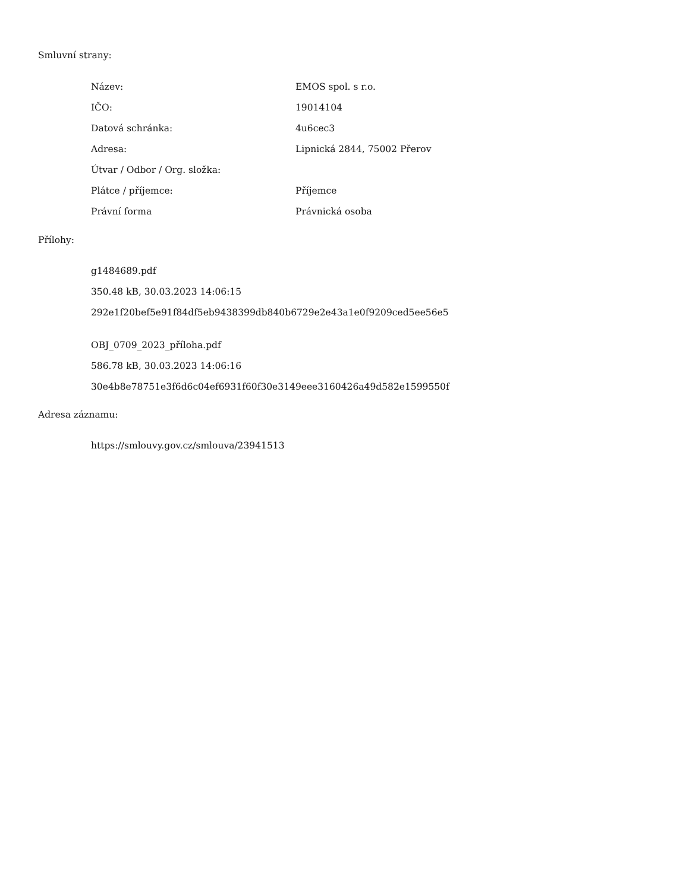Smluvní strany:
| Název: | EMOS spol. s r.o. |
| IČO: | 19014104 |
| Datová schránka: | 4u6cec3 |
| Adresa: | Lipnická 2844, 75002 Přerov |
| Útvar / Odbor / Org. složka: | |
| Plátce / příjemce: | Příjemce |
| Právní forma | Právnická osoba |
Přílohy:
g1484689.pdf
350.48 kB, 30.03.2023 14:06:15
292e1f20bef5e91f84df5eb9438399db840b6729e2e43a1e0f9209ced5ee56e5
OBJ_0709_2023_příloha.pdf
586.78 kB, 30.03.2023 14:06:16
30e4b8e78751e3f6d6c04ef6931f60f30e3149eee3160426a49d582e1599550f
Adresa záznamu:
https://smlouvy.gov.cz/smlouva/23941513